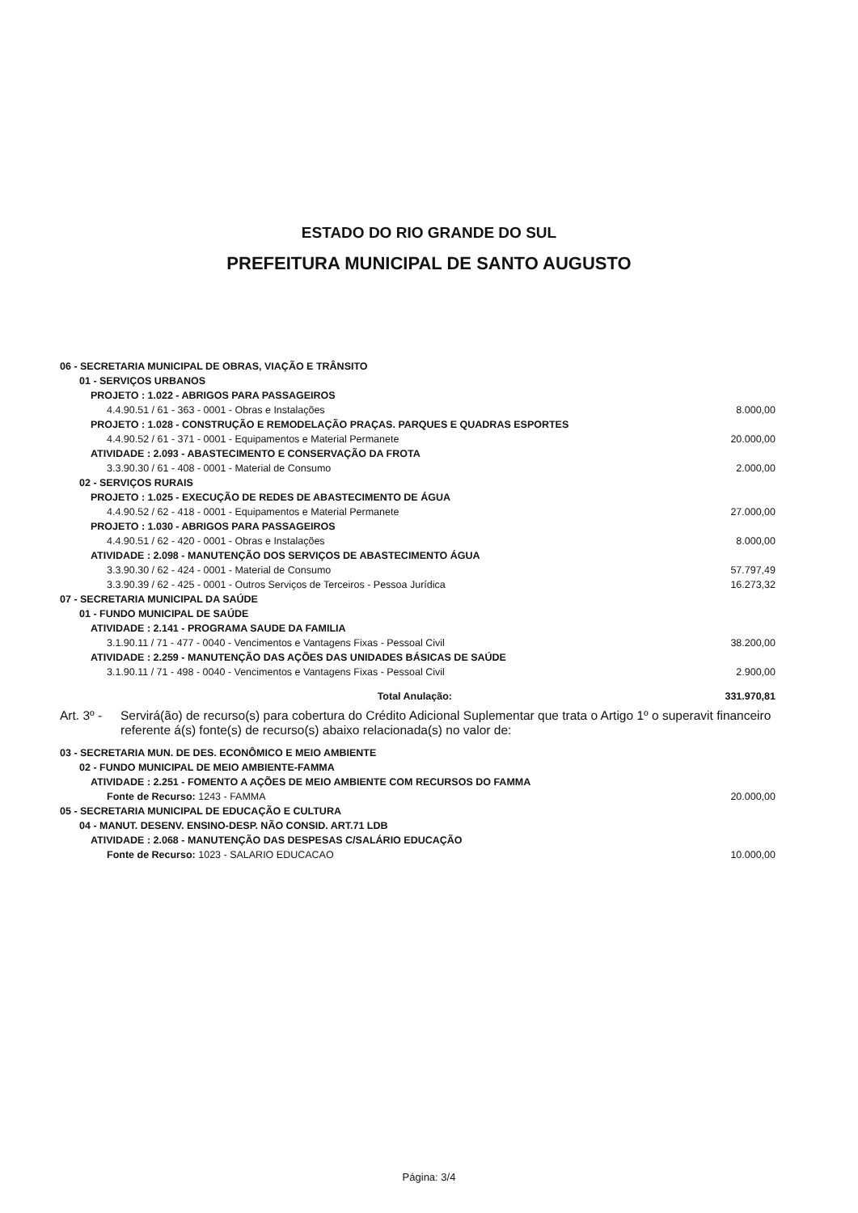ESTADO DO RIO GRANDE DO SUL
PREFEITURA MUNICIPAL DE SANTO AUGUSTO
| 06 - SECRETARIA MUNICIPAL DE OBRAS, VIAÇÃO E TRÂNSITO | |
| 01 - SERVIÇOS URBANOS | |
| PROJETO : 1.022 - ABRIGOS PARA PASSAGEIROS | |
| 4.4.90.51 / 61 - 363 - 0001 - Obras e Instalações | 8.000,00 |
| PROJETO : 1.028 - CONSTRUÇÃO E REMODELAÇÃO PRAÇAS. PARQUES E QUADRAS ESPORTES | |
| 4.4.90.52 / 61 - 371 - 0001 - Equipamentos e Material Permanete | 20.000,00 |
| ATIVIDADE : 2.093 - ABASTECIMENTO E CONSERVAÇÃO DA FROTA | |
| 3.3.90.30 / 61 - 408 - 0001 - Material de Consumo | 2.000,00 |
| 02 - SERVIÇOS RURAIS | |
| PROJETO : 1.025 - EXECUÇÃO DE REDES DE ABASTECIMENTO DE ÁGUA | |
| 4.4.90.52 / 62 - 418 - 0001 - Equipamentos e Material Permanete | 27.000,00 |
| PROJETO : 1.030 - ABRIGOS PARA PASSAGEIROS | |
| 4.4.90.51 / 62 - 420 - 0001 - Obras e Instalações | 8.000,00 |
| ATIVIDADE : 2.098 - MANUTENÇÃO DOS SERVIÇOS DE ABASTECIMENTO ÁGUA | |
| 3.3.90.30 / 62 - 424 - 0001 - Material de Consumo | 57.797,49 |
| 3.3.90.39 / 62 - 425 - 0001 - Outros Serviços de Terceiros - Pessoa Jurídica | 16.273,32 |
| 07 - SECRETARIA MUNICIPAL DA SAÚDE | |
| 01 - FUNDO MUNICIPAL DE SAÚDE | |
| ATIVIDADE : 2.141 - PROGRAMA SAUDE DA FAMILIA | |
| 3.1.90.11 / 71 - 477 - 0040 - Vencimentos e Vantagens Fixas - Pessoal Civil | 38.200,00 |
| ATIVIDADE : 2.259 - MANUTENÇÃO DAS AÇÕES DAS UNIDADES BÁSICAS DE SAÚDE | |
| 3.1.90.11 / 71 - 498 - 0040 - Vencimentos e Vantagens Fixas - Pessoal Civil | 2.900,00 |
| Total Anulação: | 331.970,81 |
Art. 3º - Servirá(ão) de recurso(s) para cobertura do Crédito Adicional Suplementar que trata o Artigo 1º o superavit financeiro referente á(s) fonte(s) de recurso(s) abaixo relacionada(s) no valor de:
| 03 - SECRETARIA MUN. DE DES. ECONÔMICO E MEIO AMBIENTE | |
| 02 - FUNDO MUNICIPAL DE MEIO AMBIENTE-FAMMA | |
| ATIVIDADE : 2.251 - FOMENTO A AÇÕES DE MEIO AMBIENTE COM RECURSOS DO FAMMA | |
| Fonte de Recurso: 1243 - FAMMA | 20.000,00 |
| 05 - SECRETARIA MUNICIPAL DE EDUCAÇÃO E CULTURA | |
| 04 - MANUT. DESENV. ENSINO-DESP. NÃO CONSID. ART.71 LDB | |
| ATIVIDADE : 2.068 - MANUTENÇÃO DAS DESPESAS C/SALÁRIO EDUCAÇÃO | |
| Fonte de Recurso: 1023 - SALARIO EDUCACAO | 10.000,00 |
Página: 3/4